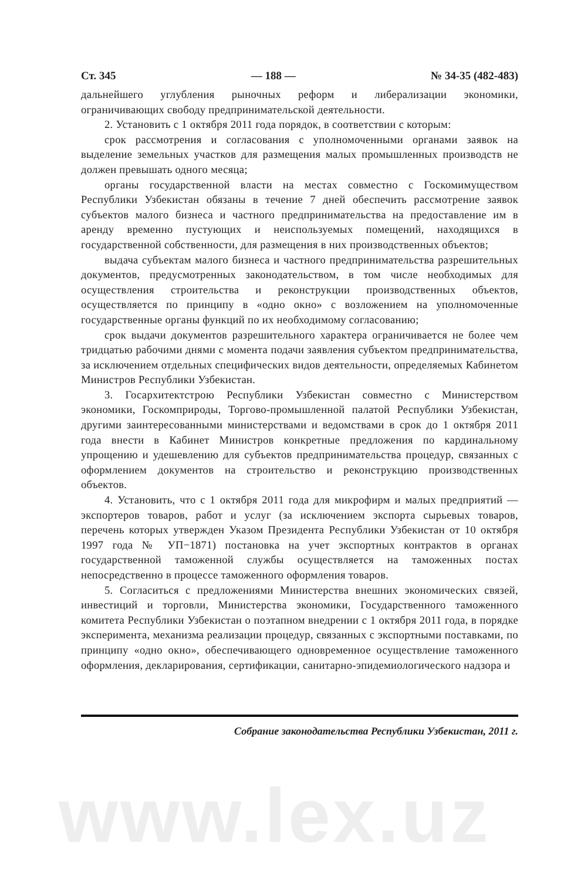Ст. 345 — 188 — № 34-35 (482-483)
дальнейшего углубления рыночных реформ и либерализации экономики, ограничивающих свободу предпринимательской деятельности.
2. Установить с 1 октября 2011 года порядок, в соответствии с которым:
срок рассмотрения и согласования с уполномоченными органами заявок на выделение земельных участков для размещения малых промышленных производств не должен превышать одного месяца;
органы государственной власти на местах совместно с Госкомимуществом Республики Узбекистан обязаны в течение 7 дней обеспечить рассмотрение заявок субъектов малого бизнеса и частного предпринимательства на предоставление им в аренду временно пустующих и неиспользуемых помещений, находящихся в государственной собственности, для размещения в них производственных объектов;
выдача субъектам малого бизнеса и частного предпринимательства разрешительных документов, предусмотренных законодательством, в том числе необходимых для осуществления строительства и реконструкции производственных объектов, осуществляется по принципу в «одно окно» с возложением на уполномоченные государственные органы функций по их необходимому согласованию;
срок выдачи документов разрешительного характера ограничивается не более чем тридцатью рабочими днями с момента подачи заявления субъектом предпринимательства, за исключением отдельных специфических видов деятельности, определяемых Кабинетом Министров Республики Узбекистан.
3. Госархитектстрою Республики Узбекистан совместно с Министерством экономики, Госкомприроды, Торгово-промышленной палатой Республики Узбекистан, другими заинтересованными министерствами и ведомствами в срок до 1 октября 2011 года внести в Кабинет Министров конкретные предложения по кардинальному упрощению и удешевлению для субъектов предпринимательства процедур, связанных с оформлением документов на строительство и реконструкцию производственных объектов.
4. Установить, что с 1 октября 2011 года для микрофирм и малых предприятий — экспортеров товаров, работ и услуг (за исключением экспорта сырьевых товаров, перечень которых утвержден Указом Президента Республики Узбекистан от 10 октября 1997 года № УП−1871) постановка на учет экспортных контрактов в органах государственной таможенной службы осуществляется на таможенных постах непосредственно в процессе таможенного оформления товаров.
5. Согласиться с предложениями Министерства внешних экономических связей, инвестиций и торговли, Министерства экономики, Государственного таможенного комитета Республики Узбекистан о поэтапном внедрении с 1 октября 2011 года, в порядке эксперимента, механизма реализации процедур, связанных с экспортными поставками, по принципу «одно окно», обеспечивающего одновременное осуществление таможенного оформления, декларирования, сертификации, санитарно-эпидемиологического надзора и
Собрание законодательства Республики Узбекистан, 2011 г.
www.lex.uz